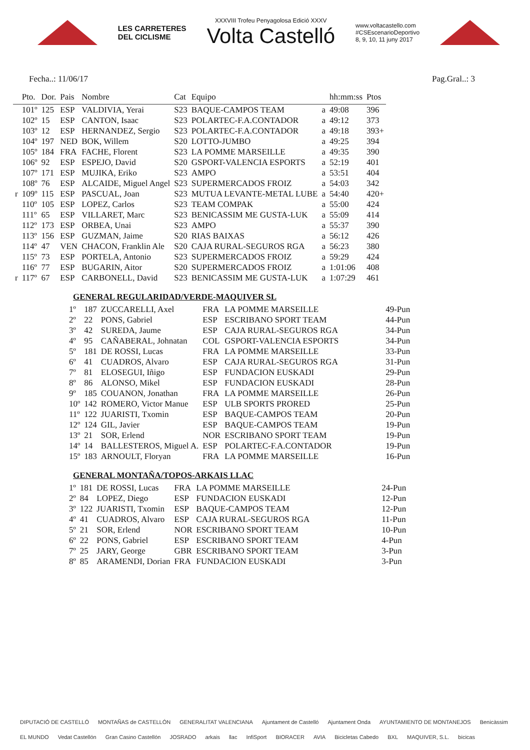LES CARRETERES
DEL CICLISME
XXXVIII Trofeu Penyagolosa Edició XXXV
Volta Castelló
www.voltacastello.com
#CSEscenarioDeportivo
8, 9, 10, 11 juny 2017
Fecha..: 11/06/17 Pag.Gral..: 3
| | Pto. | Dor. | Pais | Nombre | Cat | Equipo | | hh:mm:ss | Ptos |
| --- | --- | --- | --- | --- | --- | --- | --- | --- | --- |
| | 101º | 125 | ESP | VALDIVIA, Yerai | S23 | BAQUE-CAMPOS TEAM | a | 49:08 | 396 |
| | 102º | 15 | ESP | CANTON, Isaac | S23 | POLARTEC-F.A.CONTADOR | a | 49:12 | 373 |
| | 103º | 12 | ESP | HERNANDEZ, Sergio | S23 | POLARTEC-F.A.CONTADOR | a | 49:18 | 393+ |
| | 104º | 197 | NED | BOK, Willem | S20 | LOTTO-JUMBO | a | 49:25 | 394 |
| | 105º | 184 | FRA | FACHE, Florent | S23 | LA POMME MARSEILLE | a | 49:35 | 390 |
| | 106º | 92 | ESP | ESPEJO, David | S20 | GSPORT-VALENCIA ESPORTS | a | 52:19 | 401 |
| | 107º | 171 | ESP | MUJIKA, Eriko | S23 | AMPO | a | 53:51 | 404 |
| | 108º | 76 | ESP | ALCAIDE, Miguel Angel | S23 | SUPERMERCADOS FROIZ | a | 54:03 | 342 |
| r | 109º | 115 | ESP | PASCUAL, Joan | S23 | MUTUA LEVANTE-METAL LUBE | a | 54:40 | 420+ |
| | 110º | 105 | ESP | LOPEZ, Carlos | S23 | TEAM COMPAK | a | 55:00 | 424 |
| | 111º | 65 | ESP | VILLARET, Marc | S23 | BENICASSIM ME GUSTA-LUK | a | 55:09 | 414 |
| | 112º | 173 | ESP | ORBEA, Unai | S23 | AMPO | a | 55:37 | 390 |
| | 113º | 156 | ESP | GUZMAN, Jaime | S20 | RIAS BAIXAS | a | 56:12 | 426 |
| | 114º | 47 | VEN | CHACON, Franklin Ale | S20 | CAJA RURAL-SEGUROS RGA | a | 56:23 | 380 |
| | 115º | 73 | ESP | PORTELA, Antonio | S23 | SUPERMERCADOS FROIZ | a | 59:29 | 424 |
| | 116º | 77 | ESP | BUGARIN, Aitor | S20 | SUPERMERCADOS FROIZ | a | 1:01:06 | 408 |
| r | 117º | 67 | ESP | CARBONELL, David | S23 | BENICASSIM ME GUSTA-LUK | a | 1:07:29 | 461 |
GENERAL REGULARIDAD/VERDE-MAQUIVER SL
| 1º | 187 | ZUCCARELLI, Axel | FRA | LA POMME MARSEILLE | 49-Pun |
| 2º | 22 | PONS, Gabriel | ESP | ESCRIBANO SPORT TEAM | 44-Pun |
| 3º | 42 | SUREDA, Jaume | ESP | CAJA RURAL-SEGUROS RGA | 34-Pun |
| 4º | 95 | CAÑABERAL, Johnatan | COL | GSPORT-VALENCIA ESPORTS | 34-Pun |
| 5º | 181 | DE ROSSI, Lucas | FRA | LA POMME MARSEILLE | 33-Pun |
| 6º | 41 | CUADROS, Alvaro | ESP | CAJA RURAL-SEGUROS RGA | 31-Pun |
| 7º | 81 | ELOSEGUI, Iñigo | ESP | FUNDACION EUSKADI | 29-Pun |
| 8º | 86 | ALONSO, Mikel | ESP | FUNDACION EUSKADI | 28-Pun |
| 9º | 185 | COUANON, Jonathan | FRA | LA POMME MARSEILLE | 26-Pun |
| 10º | 142 | ROMERO, Victor Manue | ESP | ULB SPORTS PRORED | 25-Pun |
| 11º | 122 | JUARISTI, Txomin | ESP | BAQUE-CAMPOS TEAM | 20-Pun |
| 12º | 124 | GIL, Javier | ESP | BAQUE-CAMPOS TEAM | 19-Pun |
| 13º | 21 | SOR, Erlend | NOR | ESCRIBANO SPORT TEAM | 19-Pun |
| 14º | 14 | BALLESTEROS, Miguel A. | ESP | POLARTEC-F.A.CONTADOR | 19-Pun |
| 15º | 183 | ARNOULT, Floryan | FRA | LA POMME MARSEILLE | 16-Pun |
GENERAL MONTAÑA/TOPOS-ARKAIS LLAC
| 1º | 181 | DE ROSSI, Lucas | FRA | LA POMME MARSEILLE | 24-Pun |
| 2º | 84 | LOPEZ, Diego | ESP | FUNDACION EUSKADI | 12-Pun |
| 3º | 122 | JUARISTI, Txomin | ESP | BAQUE-CAMPOS TEAM | 12-Pun |
| 4º | 41 | CUADROS, Alvaro | ESP | CAJA RURAL-SEGUROS RGA | 11-Pun |
| 5º | 21 | SOR, Erlend | NOR | ESCRIBANO SPORT TEAM | 10-Pun |
| 6º | 22 | PONS, Gabriel | ESP | ESCRIBANO SPORT TEAM | 4-Pun |
| 7º | 25 | JARY, George | GBR | ESCRIBANO SPORT TEAM | 3-Pun |
| 8º | 85 | ARAMENDI, Dorian | FRA | FUNDACION EUSKADI | 3-Pun |
DIPUTACIÓ DE CASTELLÓ MONTAÑAS de CASTELLÓN GENERALITAT VALENCIANA Ajuntament de Castelló Ajuntament Onda AYUNTAMIENTO DE MONTANEJOS Benicàssim EL MUNDO Vedat Castellón Gran Casino Castellón JOSRADO arkais llac InfiSport BIORACER AVIA Bicicletas Cabedo BXL MAQUIVER, S.L. bicicas